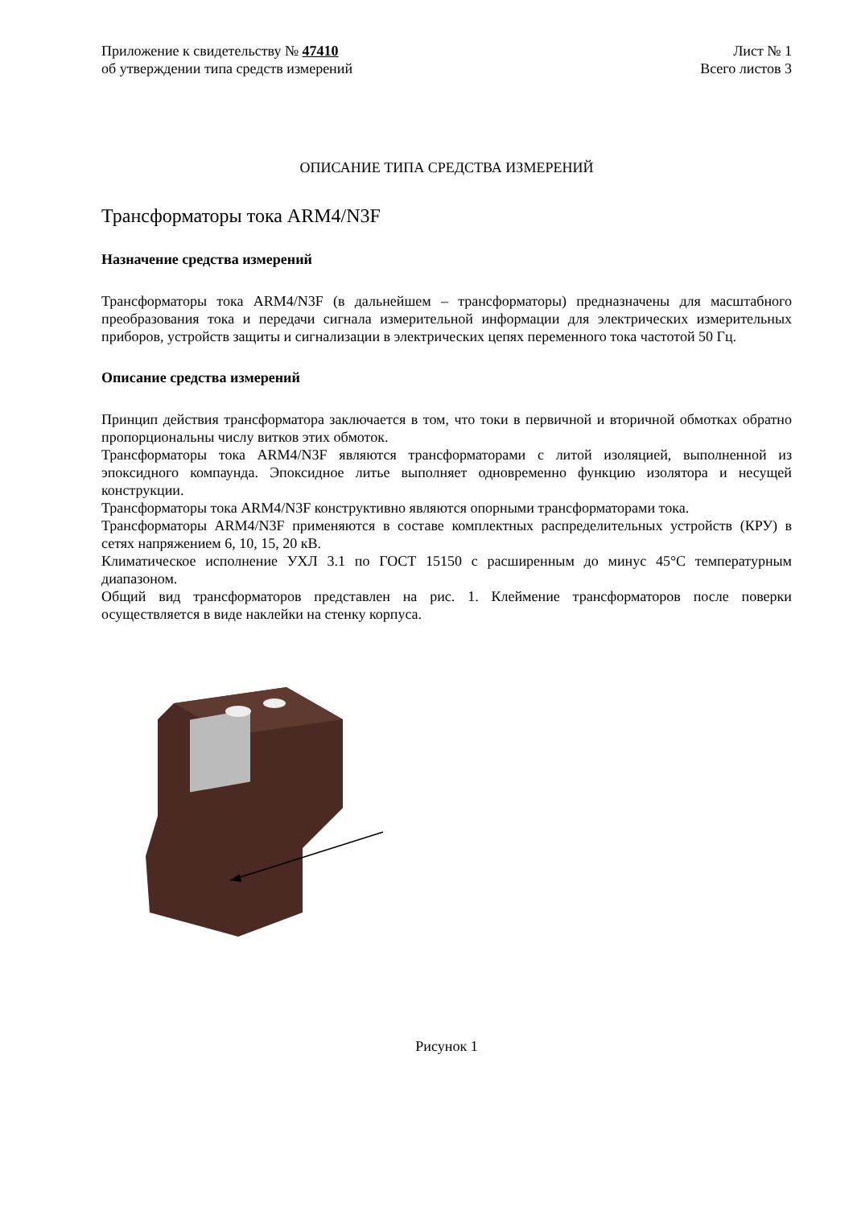Приложение к свидетельству № 47410
об утверждении типа средств измерений
Лист № 1
Всего листов 3
ОПИСАНИЕ ТИПА СРЕДСТВА ИЗМЕРЕНИЙ
Трансформаторы тока ARM4/N3F
Назначение средства измерений
Трансформаторы тока ARM4/N3F (в дальнейшем – трансформаторы) предназначены для масштабного преобразования тока и передачи сигнала измерительной информации для электрических измерительных приборов, устройств защиты и сигнализации в электрических цепях переменного тока частотой 50 Гц.
Описание средства измерений
Принцип действия трансформатора заключается в том, что токи в первичной и вторичной обмотках обратно пропорциональны числу витков этих обмоток.
Трансформаторы тока ARM4/N3F являются трансформаторами с литой изоляцией, выполненной из эпоксидного компаунда. Эпоксидное литье выполняет одновременно функцию изолятора и несущей конструкции.
Трансформаторы тока ARM4/N3F конструктивно являются опорными трансформаторами тока.
Трансформаторы ARM4/N3F применяются в составе комплектных распределительных устройств (КРУ) в сетях напряжением 6, 10, 15, 20 кВ.
Климатическое исполнение УХЛ 3.1 по ГОСТ 15150 с расширенным до минус 45°С температурным диапазоном.
Общий вид трансформаторов представлен на рис. 1. Клеймение трансформаторов после поверки осуществляется в виде наклейки на стенку корпуса.
Рисунок 1